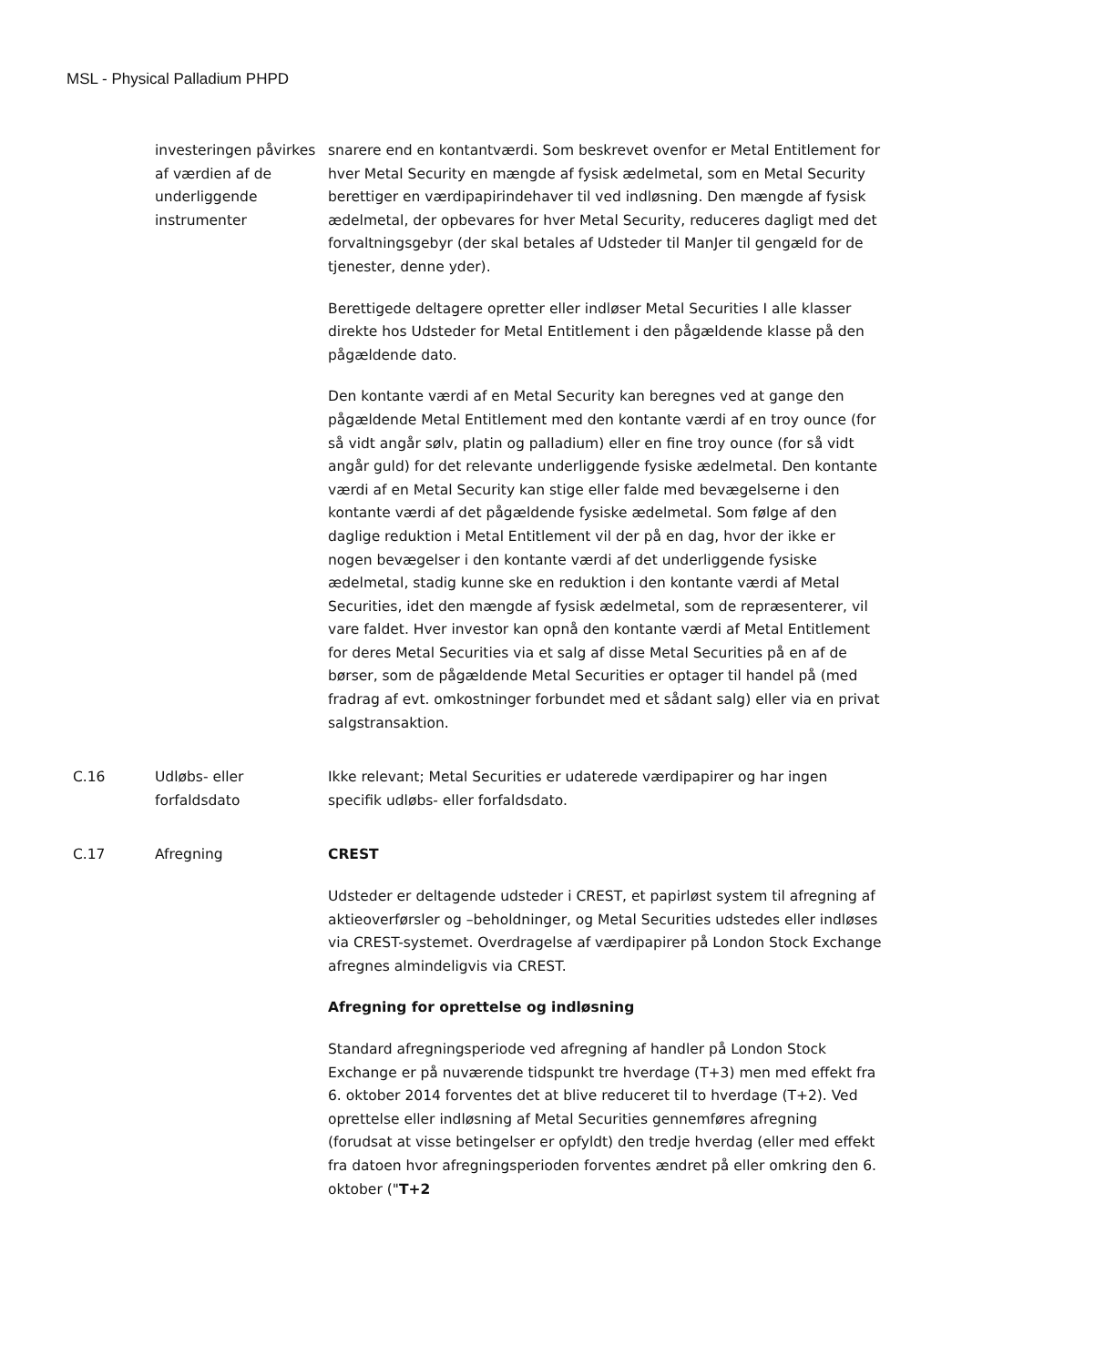MSL - Physical Palladium PHPD
investeringen påvirkes af værdien af de underliggende instrumenter
snarere end en kontantværdi. Som beskrevet ovenfor er Metal Entitlement for hver Metal Security en mængde af fysisk ædelmetal, som en Metal Security berettiger en værdipapirindehaver til ved indløsning. Den mængde af fysisk ædelmetal, der opbevares for hver Metal Security, reduceres dagligt med det forvaltningsgebyr (der skal betales af Udsteder til ManJer til gengæld for de tjenester, denne yder).
Berettigede deltagere opretter eller indløser Metal Securities I alle klasser direkte hos Udsteder for Metal Entitlement i den pågældende klasse på den pågældende dato.
Den kontante værdi af en Metal Security kan beregnes ved at gange den pågældende Metal Entitlement med den kontante værdi af en troy ounce (for så vidt angår sølv, platin og palladium) eller en fine troy ounce (for så vidt angår guld) for det relevante underliggende fysiske ædelmetal. Den kontante værdi af en Metal Security kan stige eller falde med bevægelserne i den kontante værdi af det pågældende fysiske ædelmetal. Som følge af den daglige reduktion i Metal Entitlement vil der på en dag, hvor der ikke er nogen bevægelser i den kontante værdi af det underliggende fysiske ædelmetal, stadig kunne ske en reduktion i den kontante værdi af Metal Securities, idet den mængde af fysisk ædelmetal, som de repræsenterer, vil vare faldet. Hver investor kan opnå den kontante værdi af Metal Entitlement for deres Metal Securities via et salg af disse Metal Securities på en af de børser, som de pågældende Metal Securities er optager til handel på (med fradrag af evt. omkostninger forbundet med et sådant salg) eller via en privat salgstransaktion.
C.16 Udløbs- eller forfaldsdato
Ikke relevant; Metal Securities er udaterede værdipapirer og har ingen specifik udløbs- eller forfaldsdato.
C.17 Afregning CREST
Udsteder er deltagende udsteder i CREST, et papirløst system til afregning af aktieoverførsler og –beholdninger, og Metal Securities udstedes eller indløses via CREST-systemet. Overdragelse af værdipapirer på London Stock Exchange afregnes almindeligvis via CREST.
Afregning for oprettelse og indløsning
Standard afregningsperiode ved afregning af handler på London Stock Exchange er på nuværende tidspunkt tre hverdage (T+3) men med effekt fra 6. oktober 2014 forventes det at blive reduceret til to hverdage (T+2). Ved oprettelse eller indløsning af Metal Securities gennemføres afregning (forudsat at visse betingelser er opfyldt) den tredje hverdag (eller med effekt fra datoen hvor afregningsperioden forventes ændret på eller omkring den 6. oktober ("T+2